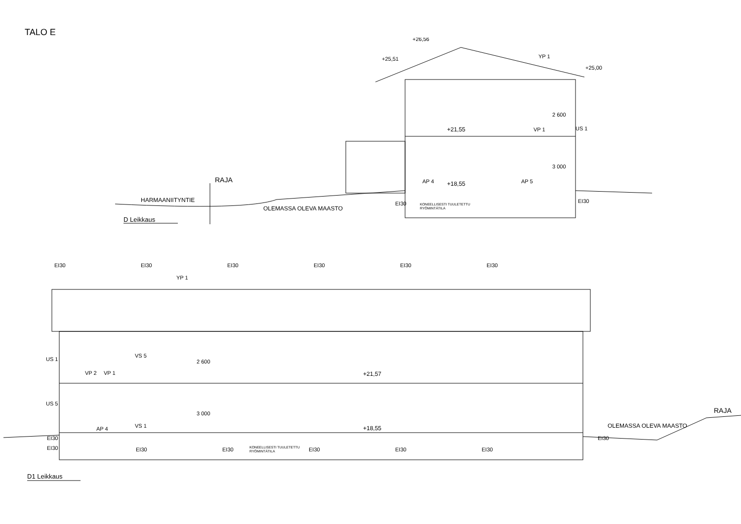TALO E
+26,56
+25,51
+25,00
YP 1
US 1
VP 1
+21,55
+18,55
AP 4
AP 5
2 600
3 000
EI30
EI30
KONEELLISESTI TUULETETTU
RYÖMINTÄTILA
RAJA
HARMAANIITYNTIE
OLEMASSA OLEVA MAASTO
D Leikkaus
EI30
EI30
EI30
EI30
EI30
EI30
YP 1
US 1
VS 5
VP 2
VP 1
+21,57
2 600
US 5
3 000
VS 1
AP 4
+18,55
EI30
EI30
EI30
EI30
EI30
EI30
EI30
EI30
KONEELLISESTI TUULETETTU
RYÖMINTÄTILA
RAJA
OLEMASSA OLEVA MAASTO
D1 Leikkaus